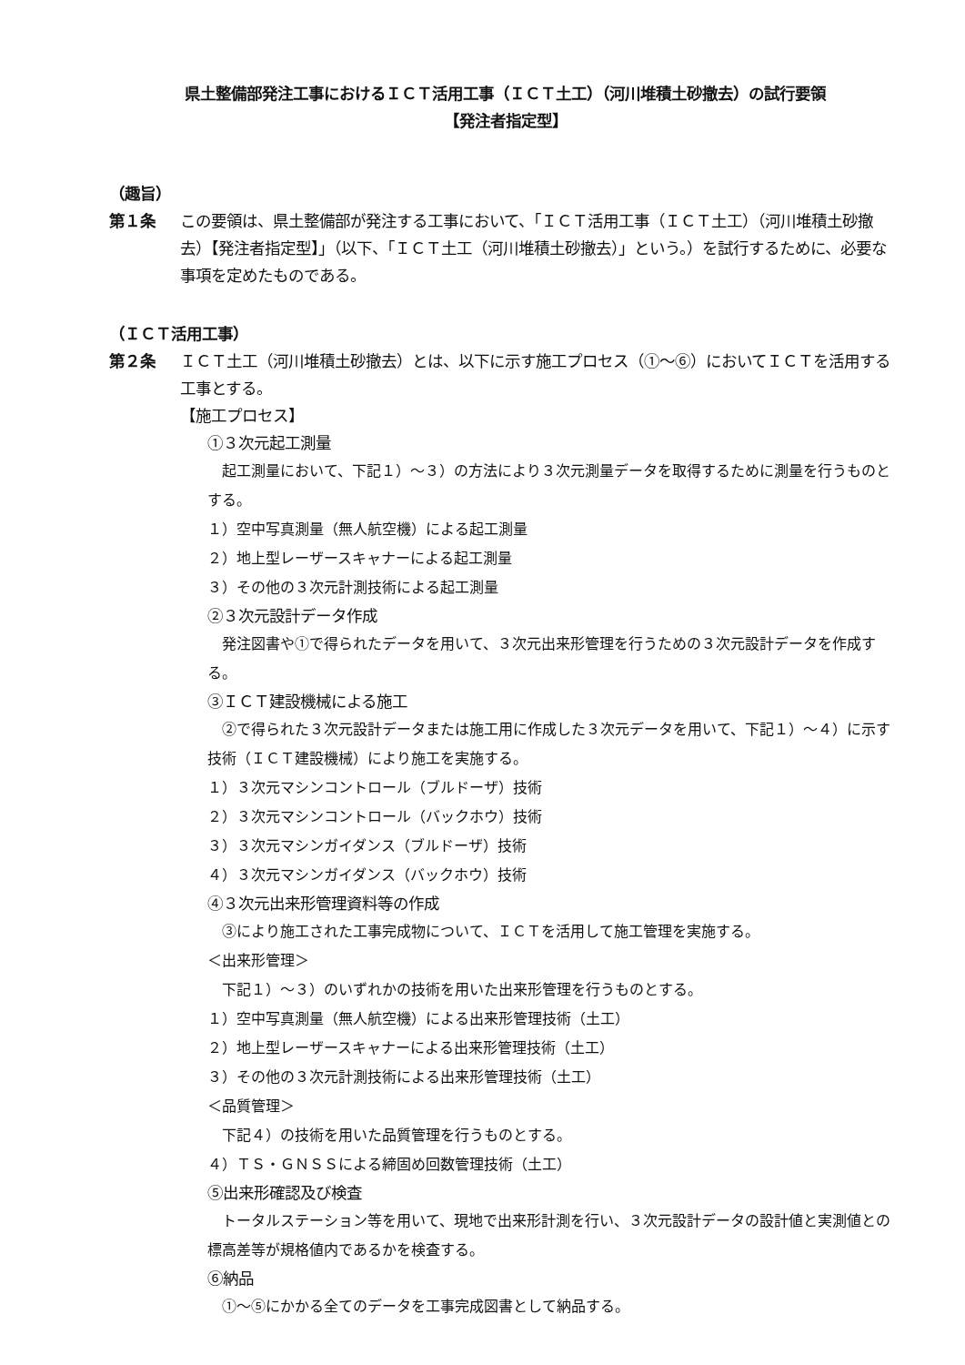県土整備部発注工事におけるＩＣＴ活用工事（ＩＣＴ土工）（河川堆積土砂撤去）の試行要領
【発注者指定型】
（趣旨）
第１条 この要領は、県土整備部が発注する工事において、「ＩＣＴ活用工事（ＩＣＴ土工）（河川堆積土砂撤去）【発注者指定型】」（以下、「ＩＣＴ土工（河川堆積土砂撤去）」という。）を試行するために、必要な事項を定めたものである。
（ＩＣＴ活用工事）
第２条 ＩＣＴ土工（河川堆積土砂撤去）とは、以下に示す施工プロセス（①～⑥）においてＩＣＴを活用する工事とする。
【施工プロセス】
①３次元起工測量
起工測量において、下記１）～３）の方法により３次元測量データを取得するために測量を行うものとする。
１）空中写真測量（無人航空機）による起工測量
２）地上型レーザースキャナーによる起工測量
３）その他の３次元計測技術による起工測量
②３次元設計データ作成
発注図書や①で得られたデータを用いて、３次元出来形管理を行うための３次元設計データを作成する。
③ＩＣＴ建設機械による施工
②で得られた３次元設計データまたは施工用に作成した３次元データを用いて、下記１）～４）に示す技術（ＩＣＴ建設機械）により施工を実施する。
１）３次元マシンコントロール（ブルドーザ）技術
２）３次元マシンコントロール（バックホウ）技術
３）３次元マシンガイダンス（ブルドーザ）技術
４）３次元マシンガイダンス（バックホウ）技術
④３次元出来形管理資料等の作成
③により施工された工事完成物について、ＩＣＴを活用して施工管理を実施する。
＜出来形管理＞
下記１）～３）のいずれかの技術を用いた出来形管理を行うものとする。
１）空中写真測量（無人航空機）による出来形管理技術（土工）
２）地上型レーザースキャナーによる出来形管理技術（土工）
３）その他の３次元計測技術による出来形管理技術（土工）
＜品質管理＞
下記４）の技術を用いた品質管理を行うものとする。
４）ＴＳ・ＧＮＳＳによる締固め回数管理技術（土工）
⑤出来形確認及び検査
トータルステーション等を用いて、現地で出来形計測を行い、３次元設計データの設計値と実測値との標高差等が規格値内であるかを検査する。
⑥納品
①～⑤にかかる全てのデータを工事完成図書として納品する。